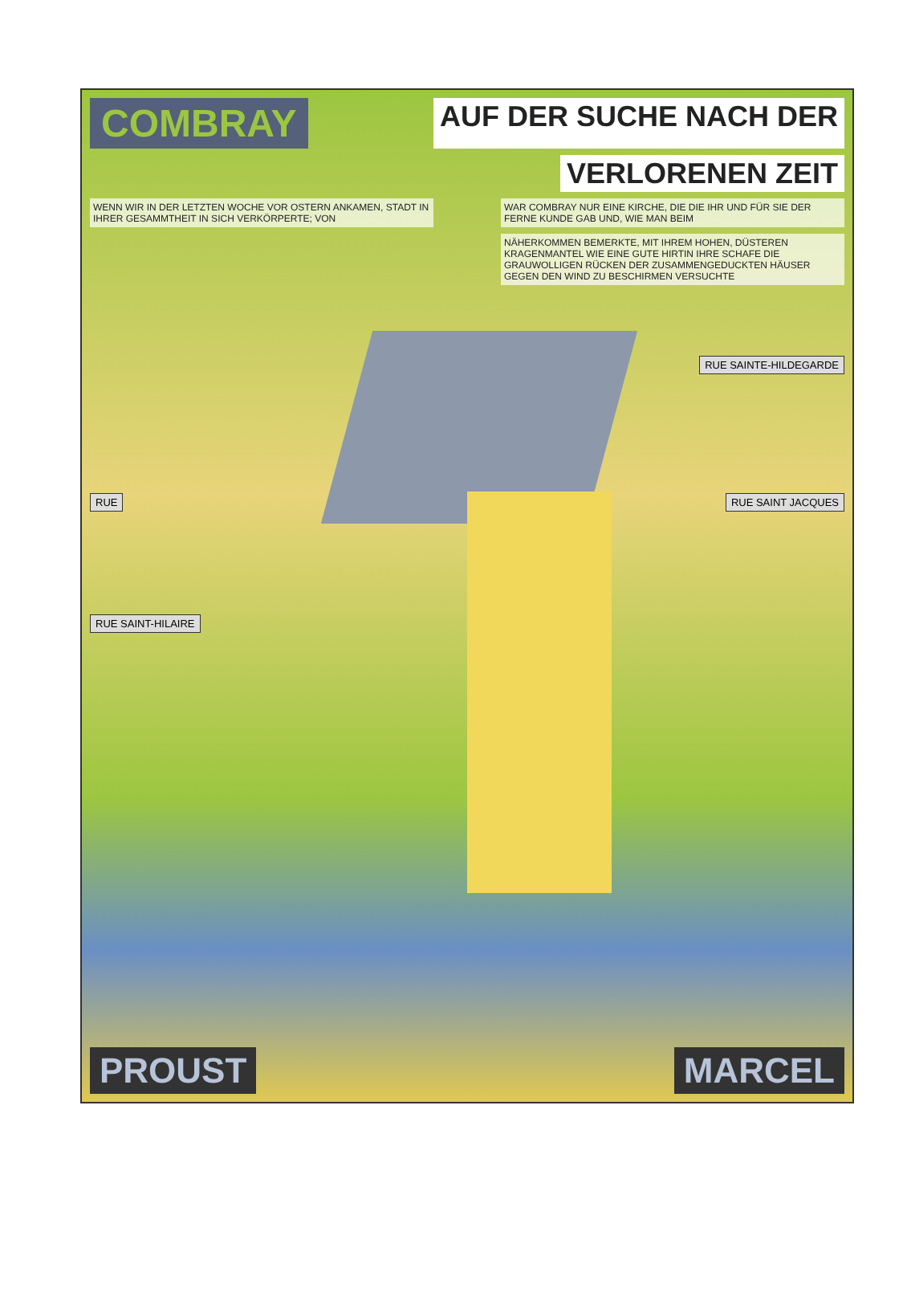COMBRAY AUF DER SUCHE NACH DER
VERLORENEN ZEIT
WENN WIR IN DER LETZTEN WOCHE VOR OSTERN ANKAMEN, STADT IN IHRER GESAMMTHEIT IN SICH VERKÖRPERTE; VON WAR COMBRAY NUR EINE KIRCHE, DIE DIE IHR UND FÜR SIE DER FERNE KUNDE GAB UND, WIE MAN BEIM
NÄHERKOMMEN BEMERKTE, MIT IHREM HOHEN, DÜSTEREN KRAGENMANTEL WIE EINE GUTE HIRTIN IHRE SCHAFE DIE GRAUWOLLIGEN RÜCKEN DER ZUSAMMENGEDUCKTEN HÄUSER GEGEN DEN WIND ZU BESCHIRMEN VERSUCHTE
RUE SAINTE-HILDEGARDE
RUE RUE SAINT JACQUES
RUE SAINT-HILAIRE
PROUST MARCEL